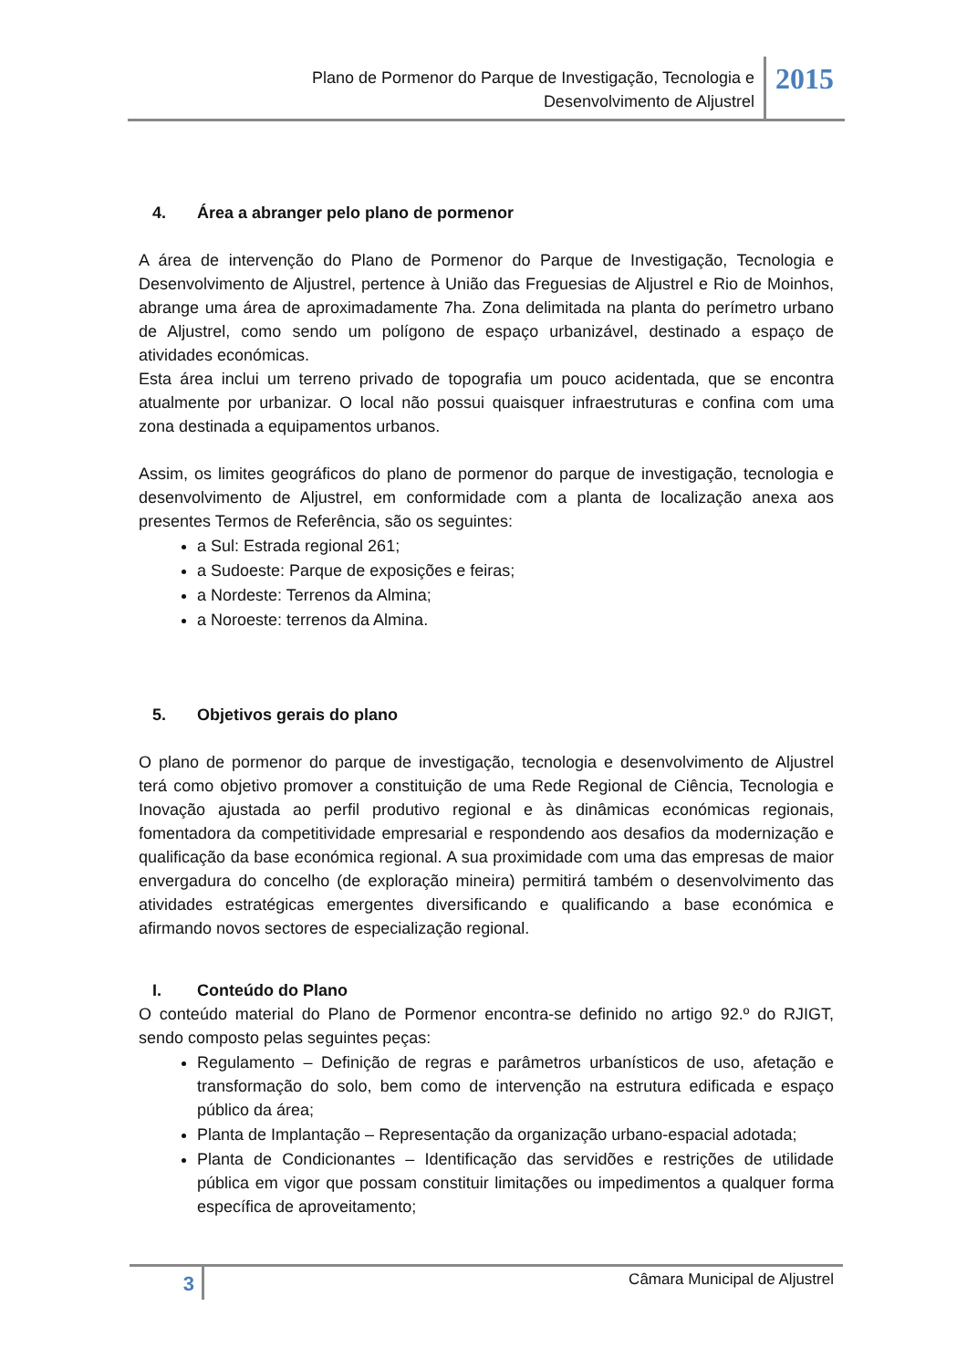Plano de Pormenor do Parque de Investigação, Tecnologia e
Desenvolvimento de Aljustrel
2015
4. Área a abranger pelo plano de pormenor
A área de intervenção do Plano de Pormenor do Parque de Investigação, Tecnologia e Desenvolvimento de Aljustrel, pertence à União das Freguesias de Aljustrel e Rio de Moinhos, abrange uma área de aproximadamente 7ha. Zona delimitada na planta do perímetro urbano de Aljustrel, como sendo um polígono de espaço urbanizável, destinado a espaço de atividades económicas.
Esta área inclui um terreno privado de topografia um pouco acidentada, que se encontra atualmente por urbanizar. O local não possui quaisquer infraestruturas e confina com uma zona destinada a equipamentos urbanos.
Assim, os limites geográficos do plano de pormenor do parque de investigação, tecnologia e desenvolvimento de Aljustrel, em conformidade com a planta de localização anexa aos presentes Termos de Referência, são os seguintes:
a Sul: Estrada regional 261;
a Sudoeste: Parque de exposições e feiras;
a Nordeste: Terrenos da Almina;
a Noroeste: terrenos da Almina.
5. Objetivos gerais do plano
O plano de pormenor do parque de investigação, tecnologia e desenvolvimento de Aljustrel terá como objetivo promover a constituição de uma Rede Regional de Ciência, Tecnologia e Inovação ajustada ao perfil produtivo regional e às dinâmicas económicas regionais, fomentadora da competitividade empresarial e respondendo aos desafios da modernização e qualificação da base económica regional. A sua proximidade com uma das empresas de maior envergadura do concelho (de exploração mineira) permitirá também o desenvolvimento das atividades estratégicas emergentes diversificando e qualificando a base económica e afirmando novos sectores de especialização regional.
I. Conteúdo do Plano
O conteúdo material do Plano de Pormenor encontra-se definido no artigo 92.º do RJIGT, sendo composto pelas seguintes peças:
Regulamento – Definição de regras e parâmetros urbanísticos de uso, afetação e transformação do solo, bem como de intervenção na estrutura edificada e espaço público da área;
Planta de Implantação – Representação da organização urbano-espacial adotada;
Planta de Condicionantes – Identificação das servidões e restrições de utilidade pública em vigor que possam constituir limitações ou impedimentos a qualquer forma específica de aproveitamento;
3
Câmara Municipal de Aljustrel